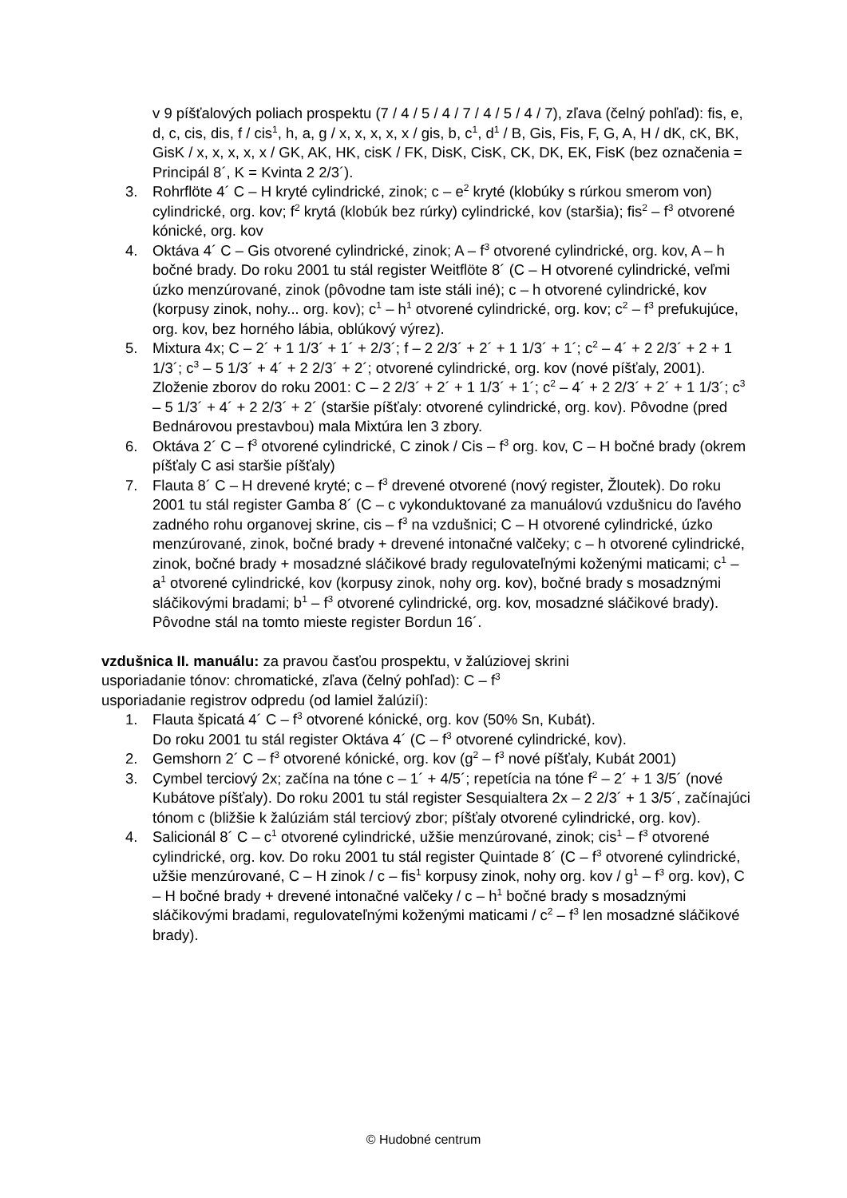v 9 píšťalových poliach prospektu (7 / 4 / 5 / 4 / 7 / 4 / 5 / 4 / 7), zľava (čelný pohľad): fis, e, d, c, cis, dis, f / cis<sup>1</sup>, h, a, g / x, x, x, x, x / gis, b, c<sup>1</sup>, d<sup>1</sup> / B, Gis, Fis, F, G, A, H / dK, cK, BK, GisK / x, x, x, x, x / GK, AK, HK, cisK / FK, DisK, CisK, CK, DK, EK, FisK (bez označenia = Principál 8´, K = Kvinta 2 2/3´).
3. Rohrflöte 4´ C – H kryté cylindrické, zinok; c – e<sup>2</sup> kryté (klobúky s rúrkou smerom von) cylindrické, org. kov; f<sup>2</sup> krytá (klobúk bez rúrky) cylindrické, kov (staršia); fis<sup>2</sup> – f<sup>3</sup> otvorené kónické, org. kov
4. Oktáva 4´ C – Gis otvorené cylindrické, zinok; A – f<sup>3</sup> otvorené cylindrické, org. kov, A – h bočné brady. Do roku 2001 tu stál register Weitflöte 8´ (C – H otvorené cylindrické, veľmi úzko menzúrované, zinok (pôvodne tam iste stáli iné); c – h otvorené cylindrické, kov (korpusy zinok, nohy... org. kov); c<sup>1</sup> – h<sup>1</sup> otvorené cylindrické, org. kov; c<sup>2</sup> – f<sup>3</sup> prefukujúce, org. kov, bez horného lábia, oblúkový výrez).
5. Mixtura 4x; C – 2´ + 1 1/3´ + 1´ + 2/3´; f – 2 2/3´ + 2´ + 1 1/3´ + 1´; c<sup>2</sup> – 4´ + 2 2/3´ + 2 + 1 1/3´; c<sup>3</sup> – 5 1/3´ + 4´ + 2 2/3´ + 2´; otvorené cylindrické, org. kov (nové píšťaly, 2001). Zloženie zborov do roku 2001: C – 2 2/3´ + 2´ + 1 1/3´ + 1´; c<sup>2</sup> – 4´ + 2 2/3´ + 2´ + 1 1/3´; c<sup>3</sup> – 5 1/3´ + 4´ + 2 2/3´ + 2´ (staršie píšťaly: otvorené cylindrické, org. kov). Pôvodne (pred Bednárovou prestavbou) mala Mixtúra len 3 zbory.
6. Oktáva 2´ C – f<sup>3</sup> otvorené cylindrické, C zinok / Cis – f<sup>3</sup> org. kov, C – H bočné brady (okrem píšťaly C asi staršie píšťaly)
7. Flauta 8´ C – H drevené kryté; c – f<sup>3</sup> drevené otvorené (nový register, Žloutek). Do roku 2001 tu stál register Gamba 8´ (C – c vykonduktované za manuálovú vzdušnicu do ľavého zadného rohu organovej skrine, cis – f<sup>3</sup> na vzdušnici; C – H otvorené cylindrické, úzko menzúrované, zinok, bočné brady + drevené intonačné valčeky; c – h otvorené cylindrické, zinok, bočné brady + mosadzné sláčikové brady regulovateľnými koženými maticami; c<sup>1</sup> – a<sup>1</sup> otvorené cylindrické, kov (korpusy zinok, nohy org. kov), bočné brady s mosadznými sláčikovými bradami; b<sup>1</sup> – f<sup>3</sup> otvorené cylindrické, org. kov, mosadzné sláčikové brady). Pôvodne stál na tomto mieste register Bordun 16´.
vzdušnica II. manuálu: za pravou časťou prospektu, v žalúziovej skrini
usporiadanie tónov: chromatické, zľava (čelný pohľad): C – f<sup>3</sup>
usporiadanie registrov odpredu (od lamiel žalúzií):
1. Flauta špicatá 4´ C – f<sup>3</sup> otvorené kónické, org. kov (50% Sn, Kubát).
Do roku 2001 tu stál register Oktáva 4´ (C – f<sup>3</sup> otvorené cylindrické, kov).
2. Gemshorn 2´ C – f<sup>3</sup> otvorené kónické, org. kov (g<sup>2</sup> – f<sup>3</sup> nové píšťaly, Kubát 2001)
3. Cymbel terciový 2x; začína na tóne c – 1´ + 4/5´; repetícia na tóne f<sup>2</sup> – 2´ + 1 3/5´ (nové Kubátove píšťaly). Do roku 2001 tu stál register Sesquialtera 2x – 2 2/3´ + 1 3/5´, začínajúci tónom c (bližšie k žalúziám stál terciový zbor; píšťaly otvorené cylindrické, org. kov).
4. Salicionál 8´ C – c<sup>1</sup> otvorené cylindrické, užšie menzúrované, zinok; cis<sup>1</sup> – f<sup>3</sup> otvorené cylindrické, org. kov. Do roku 2001 tu stál register Quintade 8´ (C – f<sup>3</sup> otvorené cylindrické, užšie menzúrované, C – H zinok / c – fis<sup>1</sup> korpusy zinok, nohy org. kov / g<sup>1</sup> – f<sup>3</sup> org. kov), C – H bočné brady + drevené intonačné valčeky / c – h<sup>1</sup> bočné brady s mosadznými sláčikovými bradami, regulovateľnými koženými maticami / c<sup>2</sup> – f<sup>3</sup> len mosadzné sláčikové brady).
© Hudobné centrum